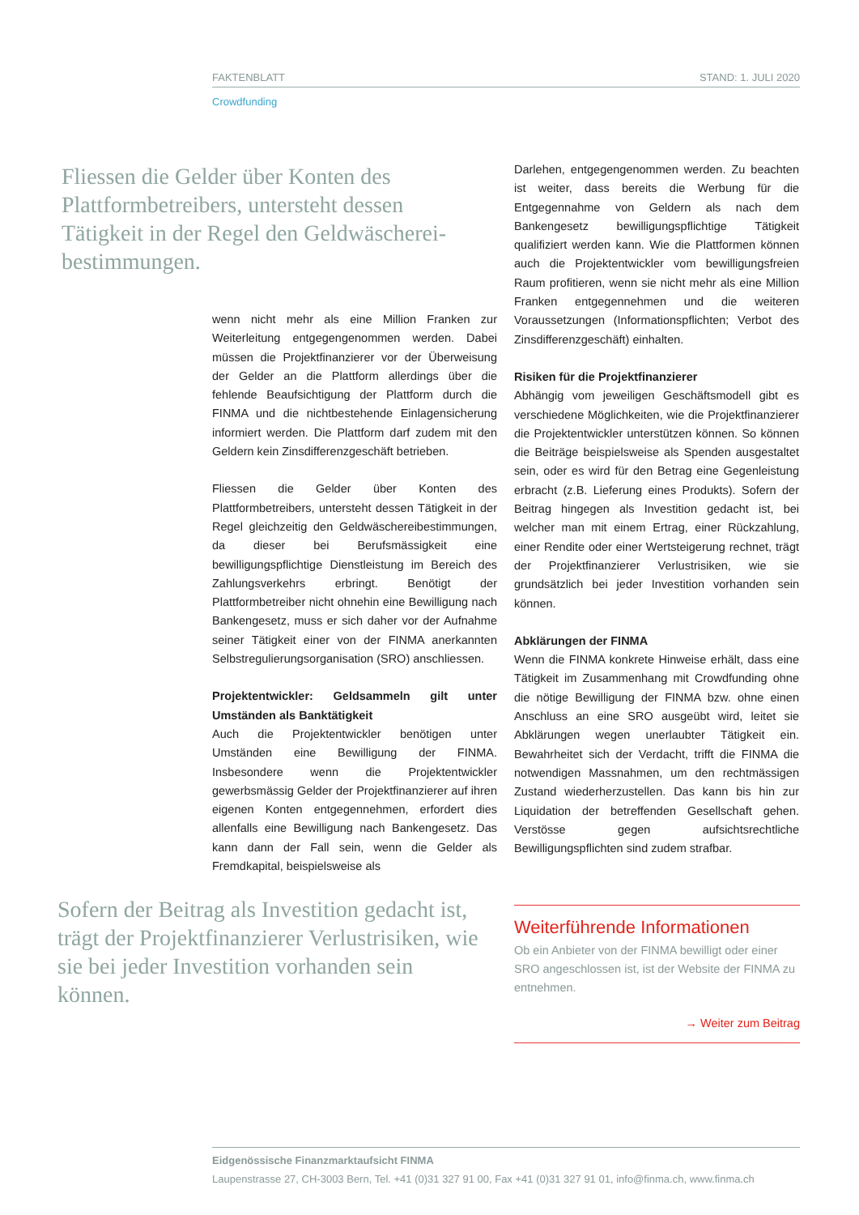FAKTENBLATT STAND: 1. JULI 2020
Crowdfunding
Fliessen die Gelder über Konten des Plattformbetreibers, untersteht dessen Tätigkeit in der Regel den Geldwäscherei­bestimmungen.
wenn nicht mehr als eine Million Franken zur Weiterleitung entgegengenommen werden. Dabei müssen die Projektfinanzierer vor der Überweisung der Gelder an die Plattform allerdings über die fehlende Beaufsichtigung der Plattform durch die FINMA und die nichtbestehende Einlagensicherung informiert werden. Die Plattform darf zudem mit den Geldern kein Zinsdifferenzgeschäft betrieben.
Fliessen die Gelder über Konten des Plattformbetreibers, untersteht dessen Tätigkeit in der Regel gleichzeitig den Geldwäschereibestimmungen, da dieser bei Berufsmässigkeit eine bewilligungspflichtige Dienstleistung im Bereich des Zahlungsverkehrs erbringt. Benötigt der Plattformbetreiber nicht ohnehin eine Bewilligung nach Bankengesetz, muss er sich daher vor der Aufnahme seiner Tätigkeit einer von der FINMA anerkannten Selbstregulierungsorganisation (SRO) anschliessen.
Projektentwickler: Geldsammeln gilt unter Umständen als Banktätigkeit
Auch die Projektentwickler benötigen unter Umständen eine Bewilligung der FINMA. Insbesondere wenn die Projektentwickler gewerbsmässig Gelder der Projektfinanzierer auf ihren eigenen Konten entgegennehmen, erfordert dies allenfalls eine Bewilligung nach Bankengesetz. Das kann dann der Fall sein, wenn die Gelder als Fremdkapital, beispielsweise als
Darlehen, entgegengenommen werden. Zu beachten ist weiter, dass bereits die Werbung für die Entgegennahme von Geldern als nach dem Bankengesetz bewilligungspflichtige Tätigkeit qualifiziert werden kann. Wie die Plattformen können auch die Projektentwickler vom bewilligungsfreien Raum profitieren, wenn sie nicht mehr als eine Million Franken entgegennehmen und die weiteren Voraussetzungen (Informationspflichten; Verbot des Zinsdifferenzgeschäft) einhalten.
Risiken für die Projektfinanzierer
Abhängig vom jeweiligen Geschäftsmodell gibt es verschiedene Möglichkeiten, wie die Projektfinanzierer die Projektentwickler unterstützen können. So können die Beiträge beispielsweise als Spenden ausgestaltet sein, oder es wird für den Betrag eine Gegenleistung erbracht (z.B. Lieferung eines Produkts). Sofern der Beitrag hingegen als Investition gedacht ist, bei welcher man mit einem Ertrag, einer Rückzahlung, einer Rendite oder einer Wertsteigerung rechnet, trägt der Projektfinanzierer Verlustrisiken, wie sie grundsätzlich bei jeder Investition vorhanden sein können.
Abklärungen der FINMA
Wenn die FINMA konkrete Hinweise erhält, dass eine Tätigkeit im Zusammenhang mit Crowdfunding ohne die nötige Bewilligung der FINMA bzw. ohne einen Anschluss an eine SRO ausgeübt wird, leitet sie Abklärungen wegen unerlaubter Tätigkeit ein. Bewahrheitet sich der Verdacht, trifft die FINMA die notwendigen Massnahmen, um den rechtmässigen Zustand wiederherzustellen. Das kann bis hin zur Liquidation der betreffenden Gesellschaft gehen. Verstösse gegen aufsichtsrechtliche Bewilligungspflichten sind zudem strafbar.
Sofern der Beitrag als Investition gedacht ist, trägt der Projektfinanzierer Verlustrisiken, wie sie bei jeder Investition vorhanden sein können.
Weiterführende Informationen
Ob ein Anbieter von der FINMA bewilligt oder einer SRO angeschlossen ist, ist der Website der FINMA zu entnehmen.
→ Weiter zum Beitrag
Eidgenössische Finanzmarktaufsicht FINMA
Laupenstrasse 27, CH-3003 Bern, Tel. +41 (0)31 327 91 00, Fax +41 (0)31 327 91 01, info@finma.ch, www.finma.ch